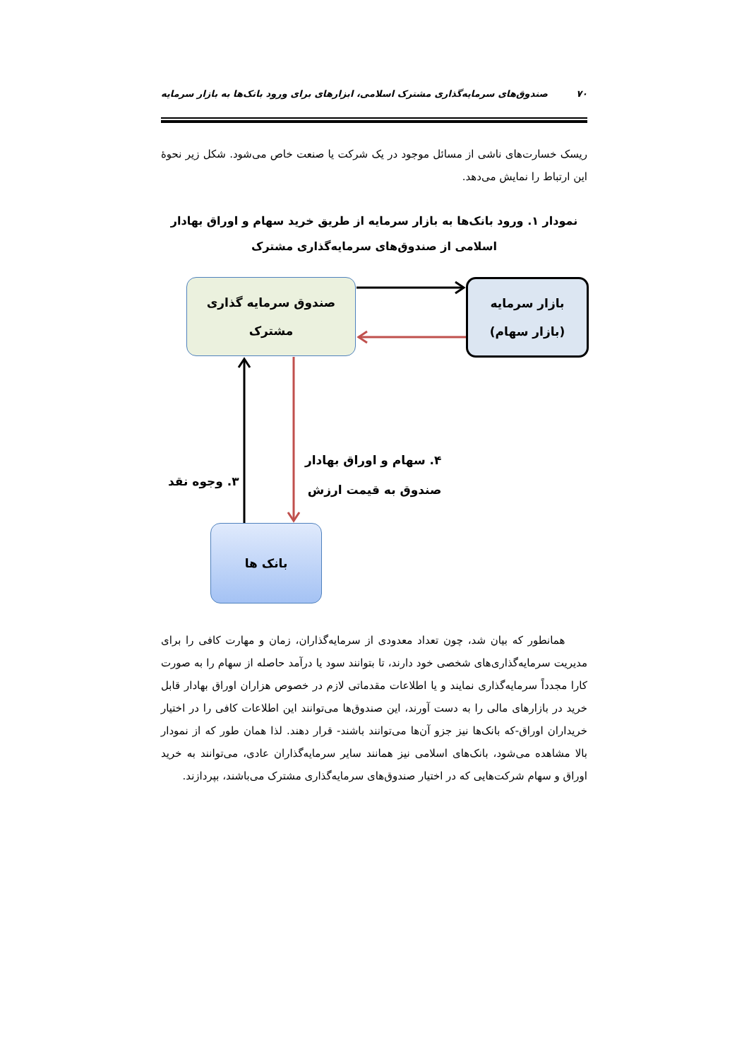۷۰ صندوق‌های سرمایه‌گذاری مشترک اسلامی، ابزارهای برای ورود بانک‌ها به بازار سرمایه
ریسک خسارت‌های ناشی از مسائل موجود در یک شرکت یا صنعت خاص می‌شود. شکل زیر نحوهٔ این ارتباط را نمایش می‌دهد.
نمودار ۱. ورود بانک‌ها به بازار سرمایه از طریق خرید سهام و اوراق بهادار اسلامی از صندوق‌های سرمایه‌گذاری مشترک
صندوق سرمایه گذاری
مشترک
بازار سرمایه
(بازار سهام)
بانک ها
۳. وجوه نقد
۴. سهام و اوراق بهادار
صندوق به قیمت ارزش
همانطور که بیان شد، چون تعداد معدودی از سرمایه‌گذاران، زمان و مهارت کافی را برای مدیریت سرمایه‌گذاری‌های شخصی خود دارند، تا بتوانند سود یا درآمد حاصله از سهام را به صورت کارا مجدداً سرمایه‌گذاری نمایند و یا اطلاعات مقدماتی لازم در خصوص هزاران اوراق بهادار قابل خرید در بازارهای مالی را به دست آورند، این صندوق‌ها می‌توانند این اطلاعات کافی را در اختیار خریداران اوراق-که بانک‌ها نیز جزو آن‌ها می‌توانند باشند- قرار دهند. لذا همان طور که از نمودار بالا مشاهده می‌شود، بانک‌های اسلامی نیز همانند سایر سرمایه‌گذاران عادی، می‌توانند به خرید اوراق و سهام شرکت‌هایی که در اختیار صندوق‌های سرمایه‌گذاری مشترک می‌باشند، بپردازند.